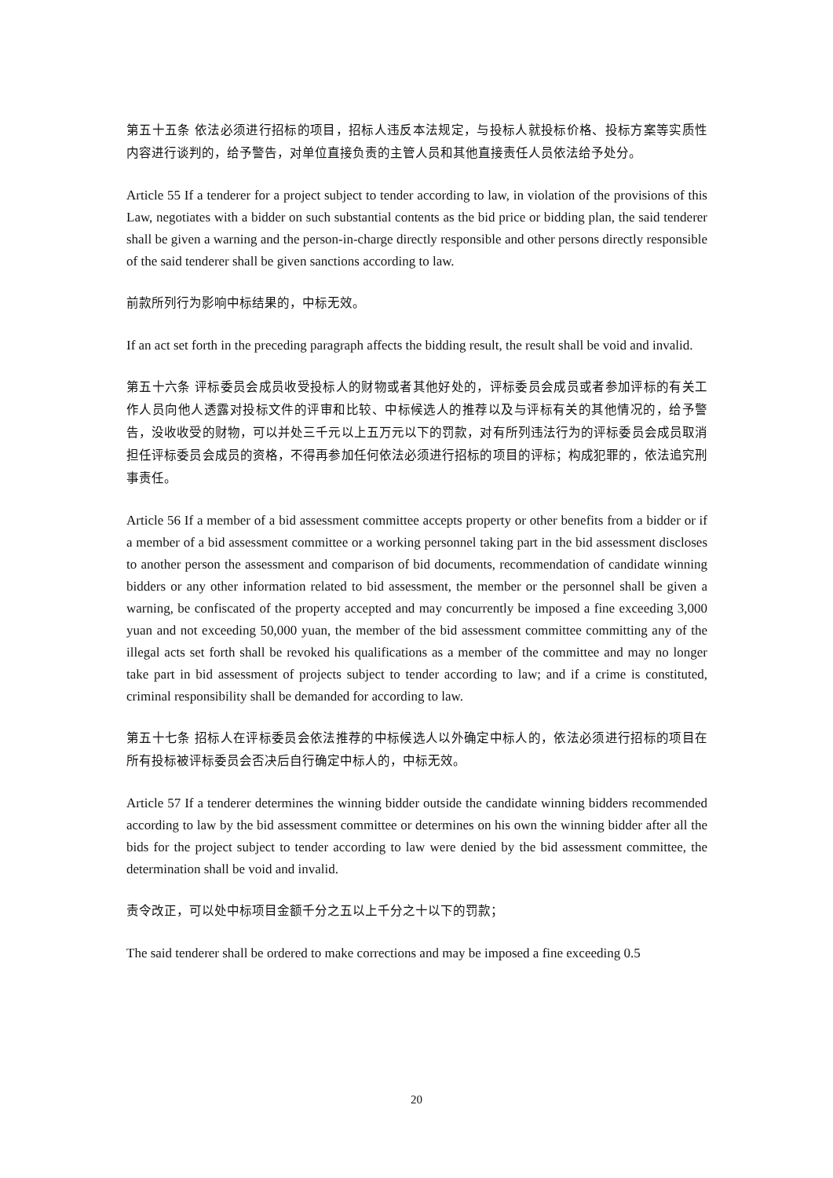第五十五条 依法必须进行招标的项目，招标人违反本法规定，与投标人就投标价格、投标方案等实质性内容进行谈判的，给予警告，对单位直接负责的主管人员和其他直接责任人员依法给予处分。
Article 55 If a tenderer for a project subject to tender according to law, in violation of the provisions of this Law, negotiates with a bidder on such substantial contents as the bid price or bidding plan, the said tenderer shall be given a warning and the person-in-charge directly responsible and other persons directly responsible of the said tenderer shall be given sanctions according to law.
前款所列行为影响中标结果的，中标无效。
If an act set forth in the preceding paragraph affects the bidding result, the result shall be void and invalid.
第五十六条 评标委员会成员收受投标人的财物或者其他好处的，评标委员会成员或者参加评标的有关工作人员向他人透露对投标文件的评审和比较、中标候选人的推荐以及与评标有关的其他情况的，给予警告，没收收受的财物，可以并处三千元以上五万元以下的罚款，对有所列违法行为的评标委员会成员取消担任评标委员会成员的资格，不得再参加任何依法必须进行招标的项目的评标；构成犯罪的，依法追究刑事责任。
Article 56 If a member of a bid assessment committee accepts property or other benefits from a bidder or if a member of a bid assessment committee or a working personnel taking part in the bid assessment discloses to another person the assessment and comparison of bid documents, recommendation of candidate winning bidders or any other information related to bid assessment, the member or the personnel shall be given a warning, be confiscated of the property accepted and may concurrently be imposed a fine exceeding 3,000 yuan and not exceeding 50,000 yuan, the member of the bid assessment committee committing any of the illegal acts set forth shall be revoked his qualifications as a member of the committee and may no longer take part in bid assessment of projects subject to tender according to law; and if a crime is constituted, criminal responsibility shall be demanded for according to law.
第五十七条 招标人在评标委员会依法推荐的中标候选人以外确定中标人的，依法必须进行招标的项目在所有投标被评标委员会否决后自行确定中标人的，中标无效。
Article 57 If a tenderer determines the winning bidder outside the candidate winning bidders recommended according to law by the bid assessment committee or determines on his own the winning bidder after all the bids for the project subject to tender according to law were denied by the bid assessment committee, the determination shall be void and invalid.
责令改正，可以处中标项目金额千分之五以上千分之十以下的罚款；
The said tenderer shall be ordered to make corrections and may be imposed a fine exceeding 0.5
20